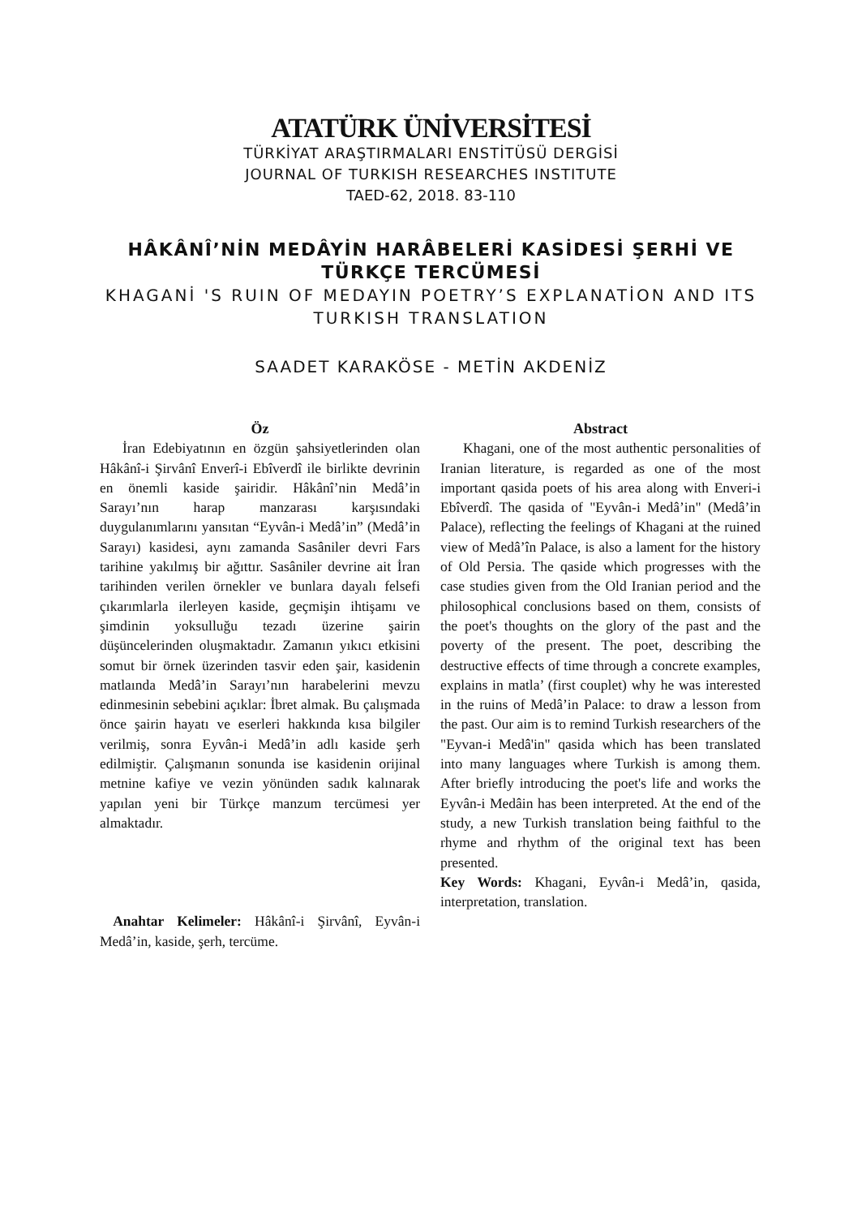ATATÜRK ÜNİVERSİTESİ
TÜRKİYAT ARAŞTIRMALARI ENSTİTÜSÜ DERGİSİ
JOURNAL OF TURKISH RESEARCHES INSTITUTE
TAED-62, 2018. 83-110
HÂKÂNÎ’NİN MEDÂYİN HARÂBELERİ KASİDESİ ŞERHİ VE
TÜRKÇE TERCÜMESİ
KHAGANİ 'S RUIN OF MEDAYIN POETRY’S EXPLANATİON AND ITS
TURKISH TRANSLATION
SAADET KARAKÖSE - METİN AKDENİZ
Öz
İran Edebiyatının en özgün şahsiyetlerinden olan Hâkânî-i Şirvânî Enverî-i Ebîverdî ile birlikte devrinin en önemli kaside şairidir. Hâkânî’nin Medâ’in Sarayı’nın harap manzarası karşısındaki duygulanımlarını yansıtan “Eyvân-i Medâ’in” (Medâ’in Sarayı) kasidesi, aynı zamanda Sasâniler devri Fars tarihine yakılmış bir ağıttır. Sasâniler devrine ait İran tarihinden verilen örnekler ve bunlara dayalı felsefi çıkarımlarla ilerleyen kaside, geçmişin ihtişamı ve şimdinin yoksulluğu tezadı üzerine şairin düşüncelerinden oluşmaktadır. Zamanın yıkıcı etkisini somut bir örnek üzerinden tasvir eden şair, kasidenin matlaında Medâ’in Sarayı’nın harabelerini mevzu edinmesinin sebebini açıklar: İbret almak. Bu çalışmada önce şairin hayatı ve eserleri hakkında kısa bilgiler verilmiş, sonra Eyvân-i Medâ’in adlı kaside şerh edilmiştir. Çalışmanın sonunda ise kasidenin orijinal metnine kafiye ve vezin yönünden sadık kalınarak yapılan yeni bir Türkçe manzum tercümesi yer almaktadır.
Anahtar Kelimeler: Hâkânî-i Şirvânî, Eyvân-i Medâ’in, kaside, şerh, tercüme.
Abstract
Khagani, one of the most authentic personalities of Iranian literature, is regarded as one of the most important qasida poets of his area along with Enveri-i Ebîverdî. The qasida of "Eyvân-i Medâ’in" (Medâ’in Palace), reflecting the feelings of Khagani at the ruined view of Medâ’în Palace, is also a lament for the history of Old Persia. The qaside which progresses with the case studies given from the Old Iranian period and the philosophical conclusions based on them, consists of the poet's thoughts on the glory of the past and the poverty of the present. The poet, describing the destructive effects of time through a concrete examples, explains in matla’ (first couplet) why he was interested in the ruins of Medâ’in Palace: to draw a lesson from the past. Our aim is to remind Turkish researchers of the "Eyvan-i Medâ'in" qasida which has been translated into many languages where Turkish is among them. After briefly introducing the poet's life and works the Eyvân-i Medâin has been interpreted. At the end of the study, a new Turkish translation being faithful to the rhyme and rhythm of the original text has been presented.
Key Words: Khagani, Eyvân-i Medâ’in, qasida, interpretation, translation.